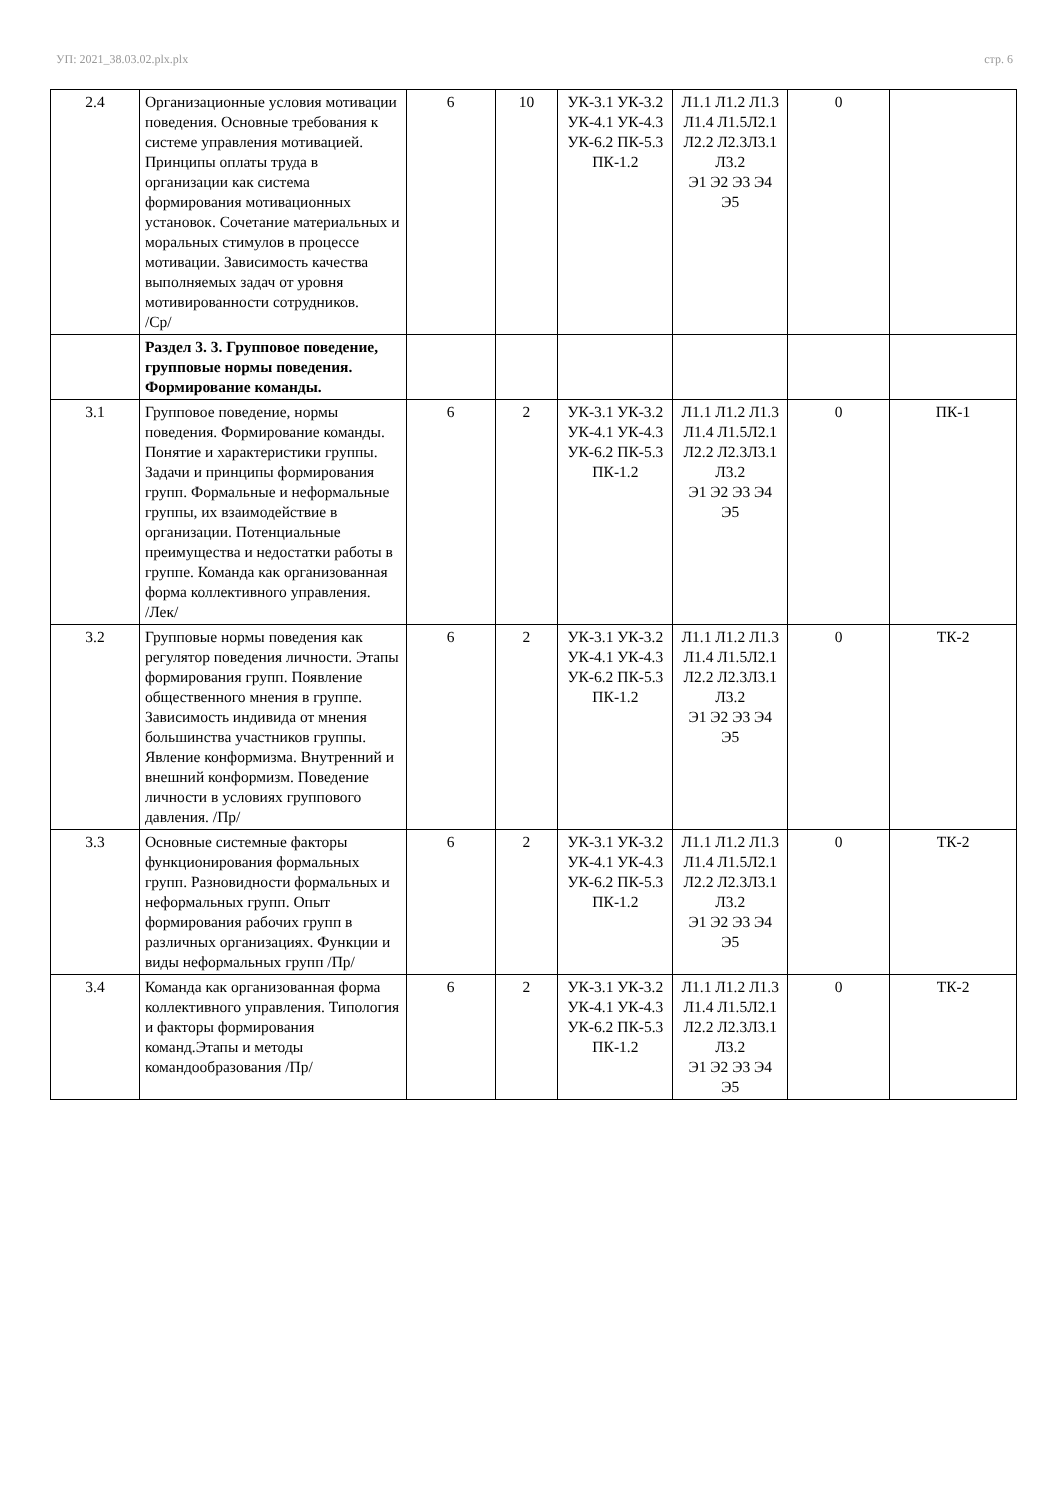УП: 2021_38.03.02.plx.plx стр. 6
| 2.4 | Организационные условия мотивации поведения. Основные требования к системе управления мотивацией. Принципы оплаты труда в организации как система формирования мотивационных установок. Сочетание материальных и моральных стимулов в процессе мотивации. Зависимость качества выполняемых задач от уровня мотивированности сотрудников. /Ср/ | 6 | 10 | УК-3.1 УК-3.2 УК-4.1 УК-4.3 УК-6.2 ПК-5.3 ПК-1.2 | Л1.1 Л1.2 Л1.3 Л1.4 Л1.5Л2.1 Л2.2 Л2.3Л3.1 Л3.2 Э1 Э2 Э3 Э4 Э5 | 0 | |
| | Раздел 3. 3. Групповое поведение, групповые нормы поведения. Формирование команды. | | | | | | |
| 3.1 | Групповое поведение, нормы поведения. Формирование команды. Понятие и характеристики группы. Задачи и принципы формирования групп. Формальные и неформальные группы, их взаимодействие в организации. Потенциальные преимущества и недостатки работы в группе. Команда как организованная форма коллективного управления. /Лек/ | 6 | 2 | УК-3.1 УК-3.2 УК-4.1 УК-4.3 УК-6.2 ПК-5.3 ПК-1.2 | Л1.1 Л1.2 Л1.3 Л1.4 Л1.5Л2.1 Л2.2 Л2.3Л3.1 Л3.2 Э1 Э2 Э3 Э4 Э5 | 0 | ПК-1 |
| 3.2 | Групповые нормы поведения как регулятор поведения личности. Этапы формирования групп. Появление общественного мнения в группе. Зависимость индивида от мнения большинства участников группы. Явление конформизма. Внутренний и внешний конформизм. Поведение личности в условиях группового давления. /Пр/ | 6 | 2 | УК-3.1 УК-3.2 УК-4.1 УК-4.3 УК-6.2 ПК-5.3 ПК-1.2 | Л1.1 Л1.2 Л1.3 Л1.4 Л1.5Л2.1 Л2.2 Л2.3Л3.1 Л3.2 Э1 Э2 Э3 Э4 Э5 | 0 | ТК-2 |
| 3.3 | Основные системные факторы функционирования формальных групп. Разновидности формальных и неформальных групп. Опыт формирования рабочих групп в различных организациях. Функции и виды неформальных групп /Пр/ | 6 | 2 | УК-3.1 УК-3.2 УК-4.1 УК-4.3 УК-6.2 ПК-5.3 ПК-1.2 | Л1.1 Л1.2 Л1.3 Л1.4 Л1.5Л2.1 Л2.2 Л2.3Л3.1 Л3.2 Э1 Э2 Э3 Э4 Э5 | 0 | ТК-2 |
| 3.4 | Команда как организованная форма коллективного управления. Типология и факторы формирования команд.Этапы и методы командообразования /Пр/ | 6 | 2 | УК-3.1 УК-3.2 УК-4.1 УК-4.3 УК-6.2 ПК-5.3 ПК-1.2 | Л1.1 Л1.2 Л1.3 Л1.4 Л1.5Л2.1 Л2.2 Л2.3Л3.1 Л3.2 Э1 Э2 Э3 Э4 Э5 | 0 | ТК-2 |